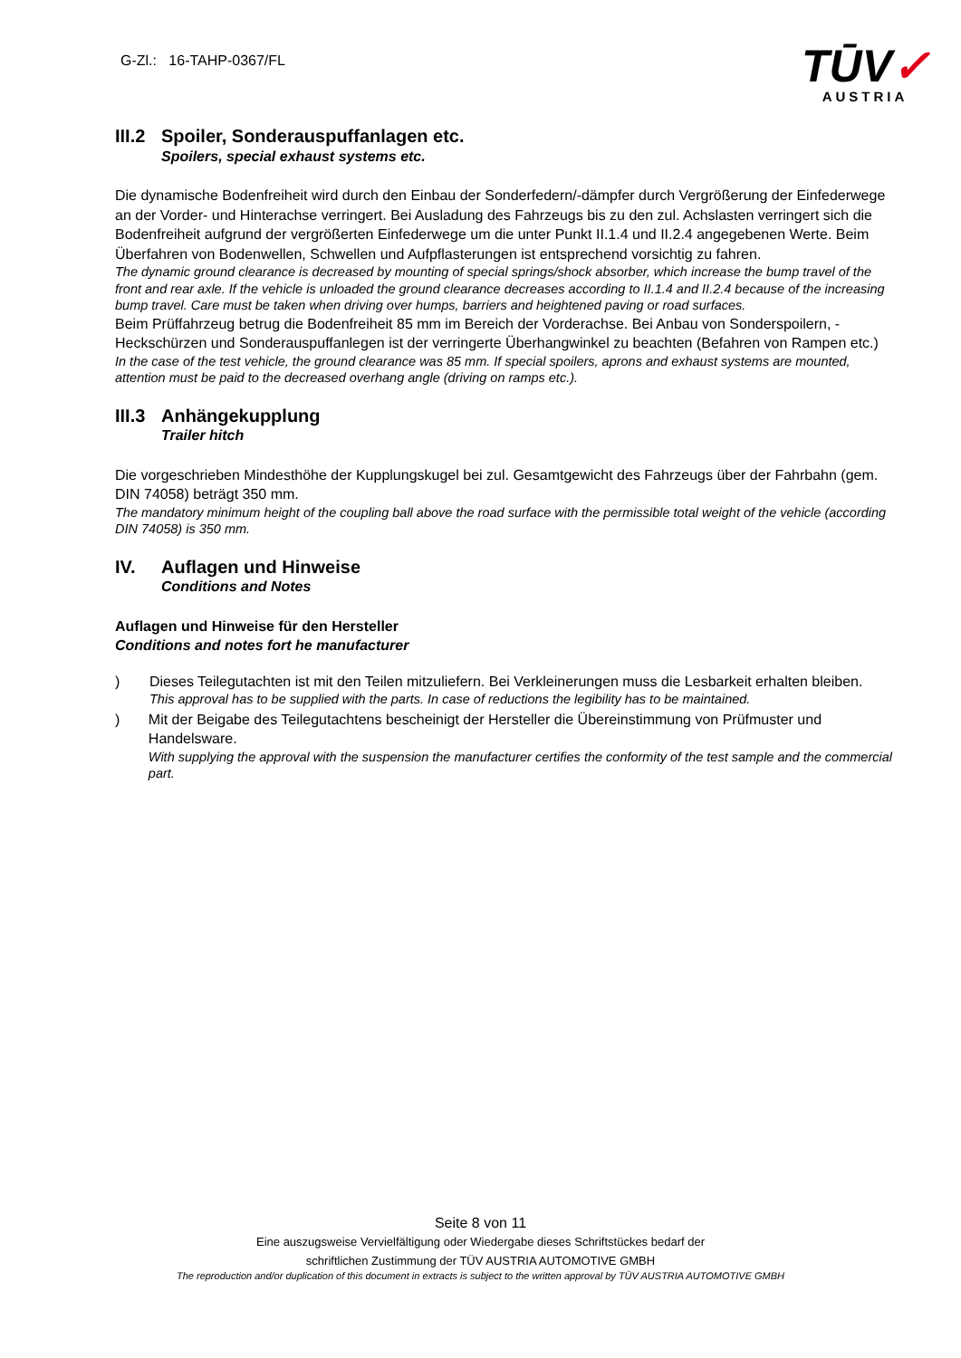G-Zl.: 16-TAHP-0367/FL
TŪV✓
AUSTRIA
III.2 Spoiler, Sonderauspuffanlagen etc.
Spoilers, special exhaust systems etc.
Die dynamische Bodenfreiheit wird durch den Einbau der Sonderfedern/-dämpfer durch Vergrößerung der Einfederwege an der Vorder- und Hinterachse verringert. Bei Ausladung des Fahrzeugs bis zu den zul. Achslasten verringert sich die Bodenfreiheit aufgrund der vergrößerten Einfederwege um die unter Punkt II.1.4 und II.2.4 angegebenen Werte. Beim Überfahren von Bodenwellen, Schwellen und Aufpflasterungen ist entsprechend vorsichtig zu fahren.
The dynamic ground clearance is decreased by mounting of special springs/shock absorber, which increase the bump travel of the front and rear axle. If the vehicle is unloaded the ground clearance decreases according to II.1.4 and II.2.4 because of the increasing bump travel. Care must be taken when driving over humps, barriers and heightened paving or road surfaces.
Beim Prüffahrzeug betrug die Bodenfreiheit 85 mm im Bereich der Vorderachse. Bei Anbau von Sonderspoilern, - Heckschürzen und Sonderauspuffanlegen ist der verringerte Überhangwinkel zu beachten (Befahren von Rampen etc.)
In the case of the test vehicle, the ground clearance was 85 mm. If special spoilers, aprons and exhaust systems are mounted, attention must be paid to the decreased overhang angle (driving on ramps etc.).
III.3 Anhängekupplung
Trailer hitch
Die vorgeschrieben Mindesthöhe der Kupplungskugel bei zul. Gesamtgewicht des Fahrzeugs über der Fahrbahn (gem. DIN 74058) beträgt 350 mm.
The mandatory minimum height of the coupling ball above the road surface with the permissible total weight of the vehicle (according DIN 74058) is 350 mm.
IV. Auflagen und Hinweise
Conditions and Notes
Auflagen und Hinweise für den Hersteller
Conditions and notes fort he manufacturer
) Dieses Teilegutachten ist mit den Teilen mitzuliefern. Bei Verkleinerungen muss die Lesbarkeit erhalten bleiben.
This approval has to be supplied with the parts. In case of reductions the legibility has to be maintained.
) Mit der Beigabe des Teilegutachtens bescheinigt der Hersteller die Übereinstimmung von Prüfmuster und Handelsware.
With supplying the approval with the suspension the manufacturer certifies the conformity of the test sample and the commercial part.
Seite 8 von 11
Eine auszugsweise Vervielfältigung oder Wiedergabe dieses Schriftstückes bedarf der
schriftlichen Zustimmung der TÜV AUSTRIA AUTOMOTIVE GMBH
The reproduction and/or duplication of this document in extracts is subject to the written approval by TÜV AUSTRIA AUTOMOTIVE GMBH